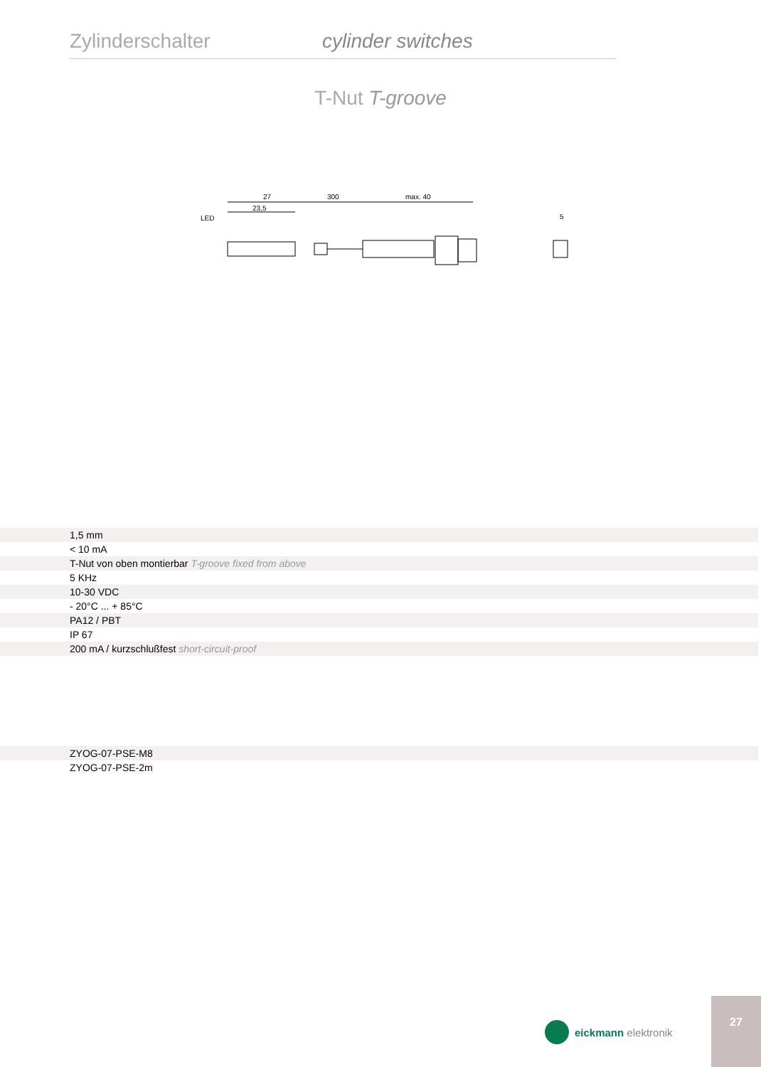Zylinderschalter cylinder switches
T-Nut T-groove
27
300
max. 40
23,5
LED
5
| | 1,5 mm |
| | < 10 mA |
| | T-Nut von oben montierbar T-groove fixed from above |
| | 5 KHz |
| | 10-30 VDC |
| | - 20°C ... + 85°C |
| | PA12 / PBT |
| | IP 67 |
| | 200 mA / kurzschlußfest short-circuit-proof |
| | ZYOG-07-PSE-M8 |
| | ZYOG-07-PSE-2m |
eickmann elektronik
27